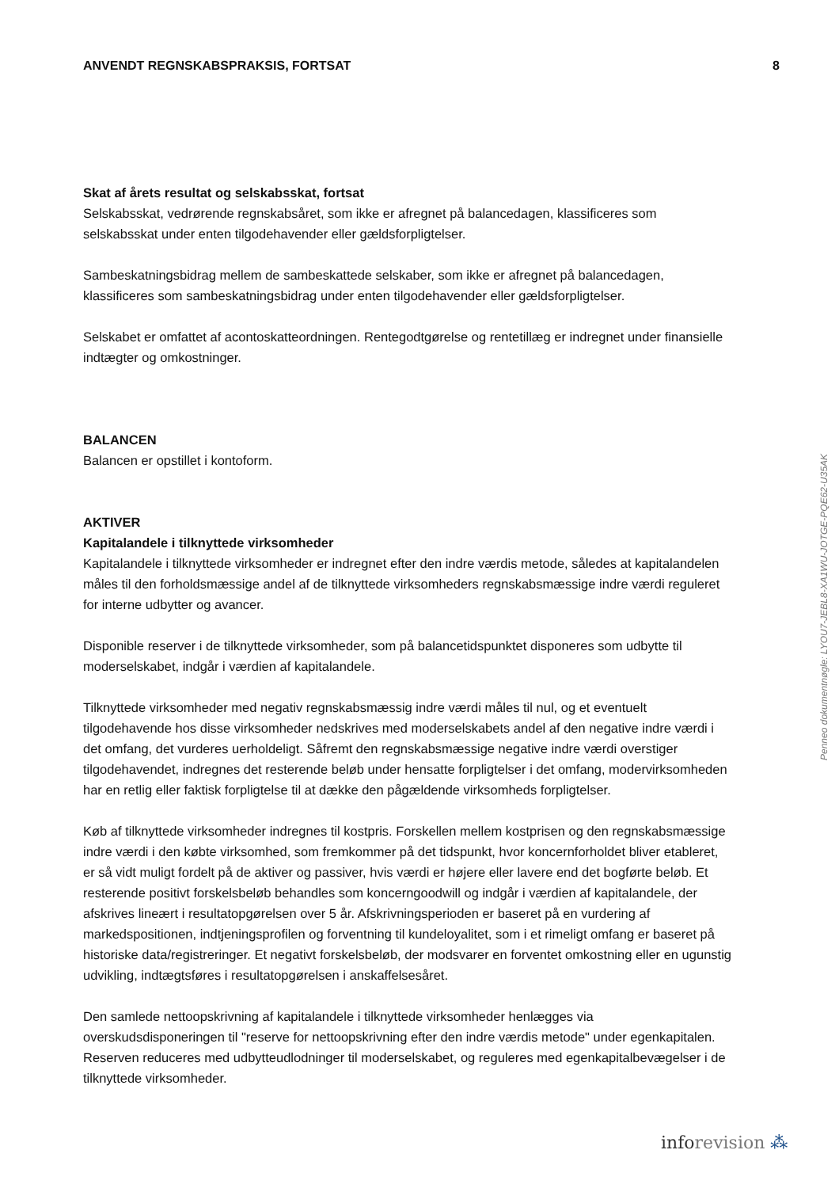ANVENDT REGNSKABSPRAKSIS, FORTSAT 8
Skat af årets resultat og selskabsskat, fortsat
Selskabsskat, vedrørende regnskabsåret, som ikke er afregnet på balancedagen, klassificeres som selskabsskat under enten tilgodehavender eller gældsforpligtelser.
Sambeskatningsbidrag mellem de sambeskattede selskaber, som ikke er afregnet på balancedagen, klassificeres som sambeskatningsbidrag under enten tilgodehavender eller gældsforpligtelser.
Selskabet er omfattet af acontoskatteordningen. Rentegodtgørelse og rentetillæg er indregnet under finansielle indtægter og omkostninger.
BALANCEN
Balancen er opstillet i kontoform.
AKTIVER
Kapitalandele i tilknyttede virksomheder
Kapitalandele i tilknyttede virksomheder er indregnet efter den indre værdis metode, således at kapitalandelen måles til den forholdsmæssige andel af de tilknyttede virksomheders regnskabsmæssige indre værdi reguleret for interne udbytter og avancer.
Disponible reserver i de tilknyttede virksomheder, som på balancetidspunktet disponeres som udbytte til moderselskabet, indgår i værdien af kapitalandele.
Tilknyttede virksomheder med negativ regnskabsmæssig indre værdi måles til nul, og et eventuelt tilgodehavende hos disse virksomheder nedskrives med moderselskabets andel af den negative indre værdi i det omfang, det vurderes uerholdeligt. Såfremt den regnskabsmæssige negative indre værdi overstiger tilgodehavendet, indregnes det resterende beløb under hensatte forpligtelser i det omfang, modervirksomheden har en retlig eller faktisk forpligtelse til at dække den pågældende virksomheds forpligtelser.
Køb af tilknyttede virksomheder indregnes til kostpris. Forskellen mellem kostprisen og den regnskabsmæssige indre værdi i den købte virksomhed, som fremkommer på det tidspunkt, hvor koncernforholdet bliver etableret, er så vidt muligt fordelt på de aktiver og passiver, hvis værdi er højere eller lavere end det bogførte beløb. Et resterende positivt forskelsbeløb behandles som koncerngoodwill og indgår i værdien af kapitalandele, der afskrives lineært i resultatopgørelsen over 5 år. Afskrivningsperioden er baseret på en vurdering af markedspositionen, indtjeningsprofilen og forventning til kundeloyalitet, som i et rimeligt omfang er baseret på historiske data/registreringer. Et negativt forskelsbeløb, der modsvarer en forventet omkostning eller en ugunstig udvikling, indtægtsføres i resultatopgørelsen i anskaffelsesåret.
Den samlede nettoopskrivning af kapitalandele i tilknyttede virksomheder henlægges via overskudsdisponeringen til "reserve for nettoopskrivning efter den indre værdis metode" under egenkapitalen. Reserven reduceres med udbytteudlodninger til moderselskabet, og reguleres med egenkapitalbevægelser i de tilknyttede virksomheder.
Penneo dokumentnøgle: LYOU7-JEBL8-XA1WU-JOTGE-PQE62-U35AK
inforevision ⁂